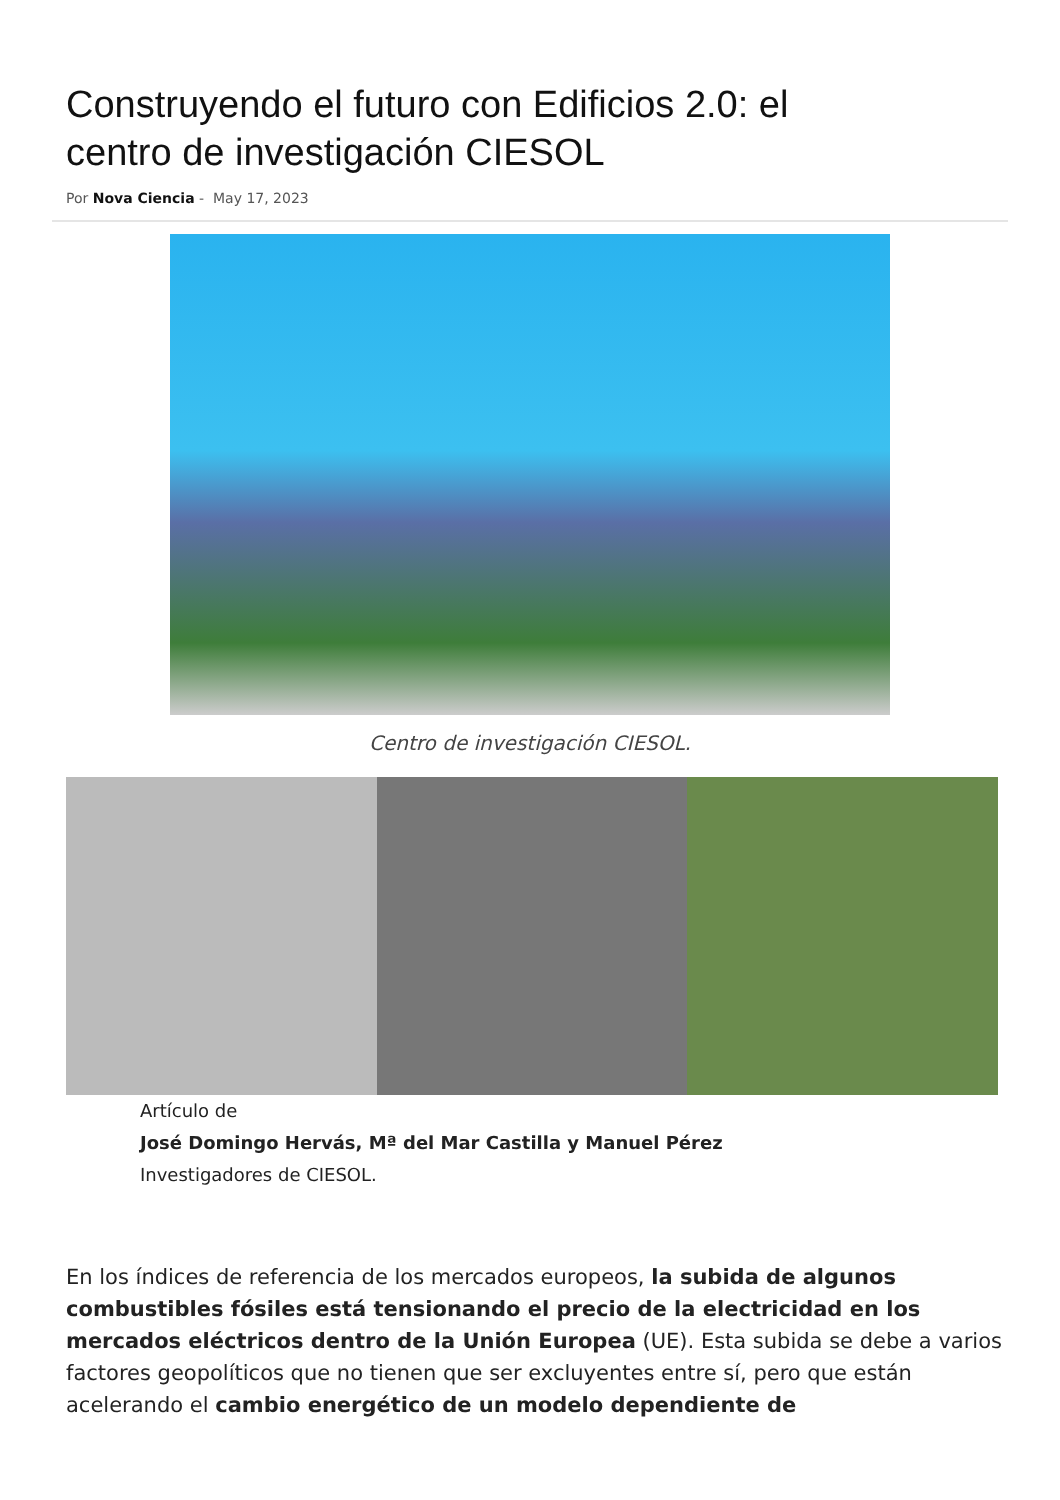Construyendo el futuro con Edificios 2.0: el centro de investigación CIESOL
Por Nova Ciencia - May 17, 2023
Centro de investigación CIESOL.
Artículo de
José Domingo Hervás, Mª del Mar Castilla y Manuel Pérez
Investigadores de CIESOL.
En los índices de referencia de los mercados europeos, la subida de algunos combustibles fósiles está tensionando el precio de la electricidad en los mercados eléctricos dentro de la Unión Europea (UE). Esta subida se debe a varios factores geopolíticos que no tienen que ser excluyentes entre sí, pero que están acelerando el cambio energético de un modelo dependiente de